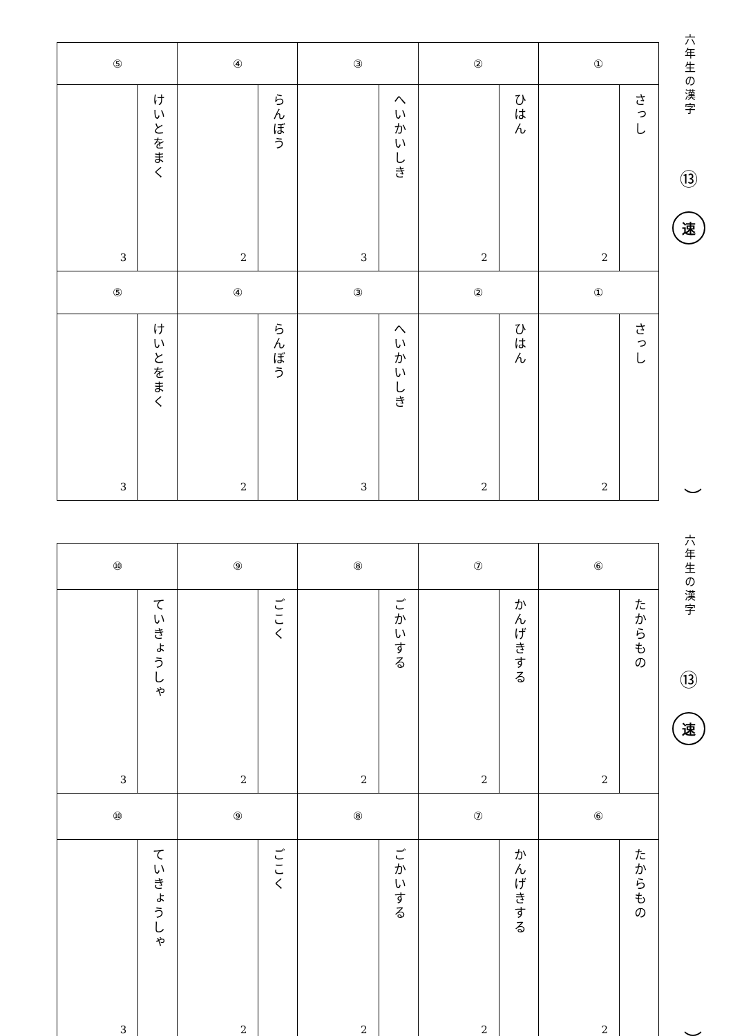六年生の漢字
⑬
速
）
| ① | | ② | | ③ | | ④ | | ⑤ | |
| さっし | 2 | ひはん | 2 | へいかいしき | 3 | らんぼう | 2 | けいとをまく | 3 |
| ① | | ② | | ③ | | ④ | | ⑤ | |
| さっし | 2 | ひはん | 2 | へいかいしき | 3 | らんぼう | 2 | けいとをまく | 3 |
六年生の漢字
⑬
速
）
| ⑥ | | ⑦ | | ⑧ | | ⑨ | | ⑩ | |
| たからもの | 2 | かんげきする | 2 | ごかいする | 2 | ごこく | 2 | ていきょうしゃ | 3 |
| ⑥ | | ⑦ | | ⑧ | | ⑨ | | ⑩ | |
| たからもの | 2 | かんげきする | 2 | ごかいする | 2 | ごこく | 2 | ていきょうしゃ | 3 |